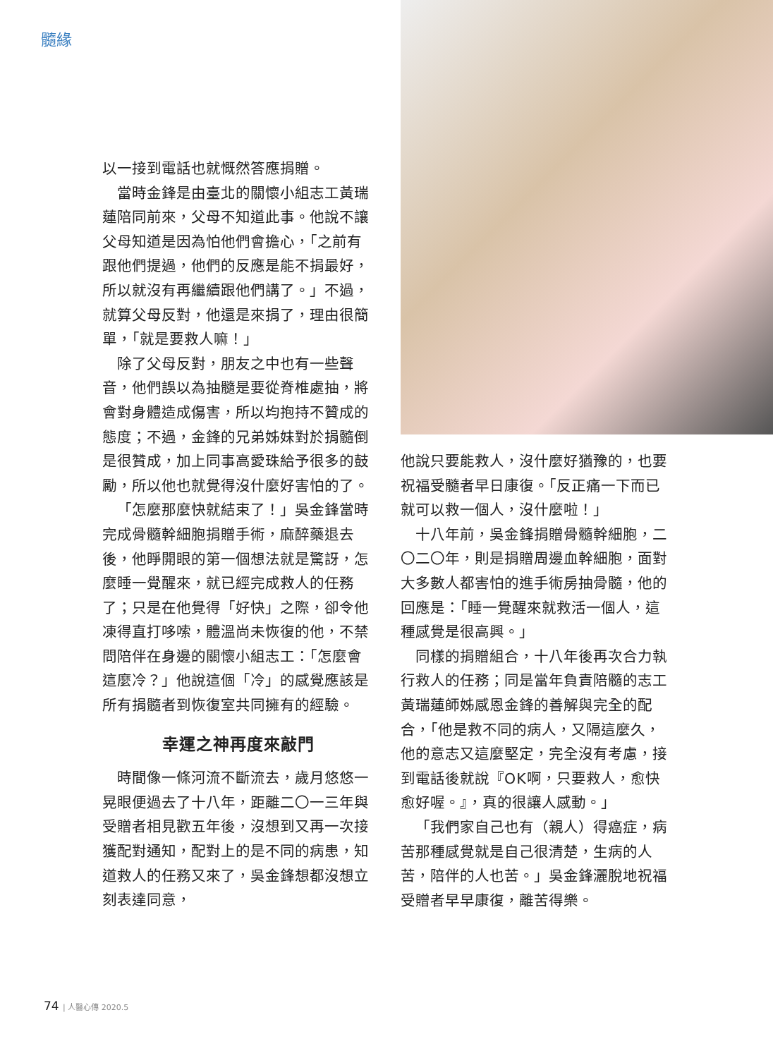髓緣
以一接到電話也就慨然答應捐贈。
當時金鋒是由臺北的關懷小組志工黃瑞蓮陪同前來，父母不知道此事。他說不讓父母知道是因為怕他們會擔心，「之前有跟他們提過，他們的反應是能不捐最好，所以就沒有再繼續跟他們講了。」不過，就算父母反對，他還是來捐了，理由很簡單，「就是要救人嘛！」
除了父母反對，朋友之中也有一些聲音，他們誤以為抽髓是要從脊椎處抽，將會對身體造成傷害，所以均抱持不贊成的態度；不過，金鋒的兄弟姊妹對於捐髓倒是很贊成，加上同事高愛珠給予很多的鼓勵，所以他也就覺得沒什麼好害怕的了。
「怎麼那麼快就結束了！」吳金鋒當時完成骨髓幹細胞捐贈手術，麻醉藥退去後，他睜開眼的第一個想法就是驚訝，怎麼睡一覺醒來，就已經完成救人的任務了；只是在他覺得「好快」之際，卻令他凍得直打哆嗦，體溫尚未恢復的他，不禁問陪伴在身邊的關懷小組志工：「怎麼會這麼冷？」他說這個「冷」的感覺應該是所有捐髓者到恢復室共同擁有的經驗。
幸運之神再度來敲門
時間像一條河流不斷流去，歲月悠悠一晃眼便過去了十八年，距離二〇一三年與受贈者相見歡五年後，沒想到又再一次接獲配對通知，配對上的是不同的病患，知道救人的任務又來了，吳金鋒想都沒想立刻表達同意，
他說只要能救人，沒什麼好猶豫的，也要祝福受髓者早日康復。「反正痛一下而已就可以救一個人，沒什麼啦！」
十八年前，吳金鋒捐贈骨髓幹細胞，二〇二〇年，則是捐贈周邊血幹細胞，面對大多數人都害怕的進手術房抽骨髓，他的回應是：「睡一覺醒來就救活一個人，這種感覺是很高興。」
同樣的捐贈組合，十八年後再次合力執行救人的任務；同是當年負責陪髓的志工黃瑞蓮師姊感恩金鋒的善解與完全的配合，「他是救不同的病人，又隔這麼久，他的意志又這麼堅定，完全沒有考慮，接到電話後就說『OK啊，只要救人，愈快愈好喔。』，真的很讓人感動。」
「我們家自己也有（親人）得癌症，病苦那種感覺就是自己很清楚，生病的人苦，陪伴的人也苦。」吳金鋒灑脫地祝福受贈者早早康復，離苦得樂。
74 | 人醫心傳 2020.5